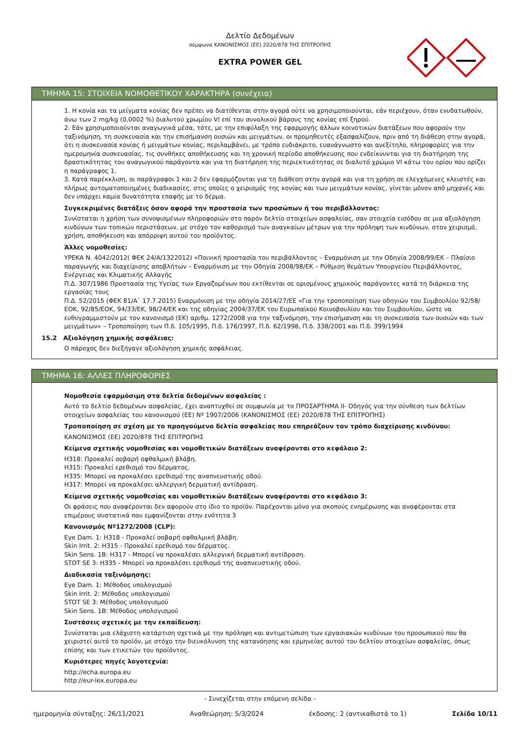Δελτίο Δεδομένων
σύμφωνα ΚΑΝΟΝΙΣΜΟΣ (ΕΕ) 2020/878 ΤΗΣ ΕΠΙΤΡΟΠΗΣ
EXTRA POWER GEL
ΤΜΗΜΑ 15: ΣΤΟΙΧΕΙΑ ΝΟΜΟΘΕΤΙΚΟΥ ΧΑΡΑΚΤΗΡΑ (συνέχεια)
1. Η κονία και τα μείγματα κονίας δεν πρέπει να διατίθενται στην αγορά ούτε να χρησιμοποιούνται, εάν περιέχουν, όταν ενυδατωθούν, άνω των 2 mg/kg (0,0002 %) διαλυτού χρωμίου VI επί του συνολικού βάρους της κονίας επί ξηρού.
2. Εάν χρησιμοποιούνται αναγωγικά μέσα, τότε, με την επιφύλαξη της εφαρμογής άλλων κοινοτικών διατάξεων που αφορούν την ταξινόμηση, τη συσκευασία και την επισήμανση ουσιών και μειγμάτων, οι προμηθευτές εξασφαλίζουν, πριν από τη διάθεση στην αγορά, ότι η συσκευασία κονίας ή μειγμάτων κονίας, περιλαμβάνει, με τρόπο ευδιάκριτο, ευανάγνωστο και ανεξίτηλο, πληροφορίες για την ημερομηνία συσκευασίας, τις συνθήκες αποθήκευσης και τη χρονική περίοδο αποθήκευσης που ενδείκνυνται για τη διατήρηση της δραστικότητας του αναγωγικού παράγοντα και για τη διατήρηση της περιεκτικότητας σε διαλυτό χρώμιο VI κάτω του ορίου που ορίζει η παράγραφος 1.
3. Κατά παρέκκλιση, οι παράγραφοι 1 και 2 δεν εφαρμόζονται για τη διάθεση στην αγορά και για τη χρήση σε ελεγχόμενες κλειστές και πλήρως αυτοματοποιημένες διαδικασίες, στις οποίες ο χειρισμός της κονίας και των μειγμάτων κονίας, γίνεται μόνον από μηχανές και δεν υπάρχει καμία δυνατότητα επαφής με το δέρμα.
Συγκεκριμένες διατάξεις όσον αφορά την προστασία των προσώπων ή του περιβάλλοντος:
Συνίσταται η χρήση των συνοψισμένων πληροφοριών στο παρόν δελτίο στοιχείων ασφαλείας, σαν στοιχεία εισόδου σε μια αξιολόγηση κινδύνων των τοπικών περιστάσεων, με στόχο τον καθορισμό των αναγκαίων μέτρων για την πρόληψη των κινδύνων, στον χειρισμό, χρήση, αποθήκευση και απόρριψη αυτού του προϊόντος.
Άλλες νομοθεσίες:
ΥΡΕΚΑ Ν. 4042/2012( ΦΕΚ 24/Α/1322012) «Ποινική προστασία του περιβάλλοντος – Εναρμόνιση με την Οδηγία 2008/99/ΕΚ – Πλαίσιο παραγωγής και διαχείρισης αποβλήτων – Εναρμόνιση με την Οδηγία 2008/98/ΕΚ – Ρύθμιση θεμάτων Υπουργείου Περιβάλλοντος, Ενέργειας και Κλιματικής Αλλαγής
Π.Δ. 307/1986 Προστασία της Υγείας των Εργαζομένων που εκτίθενται σε ορισμένους χημικούς παράγοντες κατά τη διάρκεια της εργασίας τους
Π.Δ. 52/2015 (ΦΕΚ 81/Α` 17.7.2015) Εναρμόνιση με την οδηγία 2014/27/ΕΕ «Για την τροποποίηση των οδηγιών του Συμβουλίου 92/58/ΕΟΚ, 92/85/ΕΟΚ, 94/33/ΕΚ, 98/24/ΕΚ και της οδηγίας 2004/37/ΕΚ του Ευρωπαϊκού Κοινοβουλίου και του Συμβουλίου, ώστε να ευθυγραμμιστούν με τον κανονισμό (ΕΚ) αριθμ. 1272/2008 για την ταξινόμηση, την επισήμανση και τη συσκευασία των ουσιών και των μειγμάτων» – Τροποποίηση των Π.δ. 105/1995, Π.δ. 176/1997, Π.δ. 62/1998, Π.δ. 338/2001 και Π.δ. 399/1994
15.2 Αξιολόγηση χημικής ασφάλειας:
Ο πάροχος δεν διεξήγαγε αξιολόγηση χημικής ασφάλειας.
ΤΜΗΜΑ 16: ΑΛΛΕΣ ΠΛΗΡΟΦΟΡΙΕΣ
Νομοθεσία εφαρμόσιμη στα δελτία δεδομένων ασφαλείας :
Αυτό το δελτίο δεδομένων ασφαλείας, έχει αναπτυχθεί σε συμφωνία με το ΠΡΟΣΑΡΤΗΜΑ II- Οδηγός για την σύνθεση των δελτίων στοιχείων ασφαλείας του κανονισμού (ΕΕ) Nº 1907/2006 (ΚΑΝΟΝΙΣΜΟΣ (ΕΕ) 2020/878 ΤΗΣ ΕΠΙΤΡΟΠΗΣ)
Τροποποίηση σε σχέση με το προηγούμενο δελτίο ασφαλείας που επηρεάζουν τον τρόπο διαχείρισης κινδύνου:
ΚΑΝΟΝΙΣΜΟΣ (ΕΕ) 2020/878 ΤΗΣ ΕΠΙΤΡΟΠΗΣ
Κείμενα σχετικής νομοθεσίας και νομοθετικών διατάξεων αναφέρονται στο κεφάλαιο 2:
H318: Προκαλεί σοβαρή οφθαλμική βλάβη.
H315: Προκαλεί ερεθισμό του δέρματος.
H335: Μπορεί να προκαλέσει ερεθισμό της αναπνευστικής οδού.
H317: Μπορεί να προκαλέσει αλλεργική δερματική αντίδραση.
Κείμενα σχετικής νομοθεσίας και νομοθετικών διατάξεων αναφέρονται στο κεφάλαιο 3:
Οι φράσεις που αναφέρονται δεν αφορούν στο ίδιο το προϊόν. Παρέχονται μόνο για σκοπούς ενημέρωσης και αναφέρονται στα επιμέρους συστατικά που εμφανίζονται στην ενότητα 3
Κανονισμός Nº1272/2008 (CLP):
Eye Dam. 1: H318 - Προκαλεί σοβαρή οφθαλμική βλάβη.
Skin Irrit. 2: H315 - Προκαλεί ερεθισμό του δέρματος.
Skin Sens. 1B: H317 - Μπορεί να προκαλέσει αλλεργική δερματική αντίδραση.
STOT SE 3: H335 - Μπορεί να προκαλέσει ερεθισμό της αναπνευστικής οδού.
Διαδικασία ταξινόμησης:
Eye Dam. 1: Μέθοδος υπολογισμού
Skin Irrit. 2: Μέθοδος υπολογισμού
STOT SE 3: Μέθοδος υπολογισμού
Skin Sens. 1B: Μέθοδος υπολογισμού
Συστάσεις σχετικές με την εκπαίδευση:
Συνίσταται μια ελάχιστη κατάρτιση σχετικά με την πρόληψη και αντιμετώπιση των εργασιακών κινδύνων του προσωπικού που θα χειριστεί αυτό το προϊόν, με στόχο την διευκόλυνση της κατανόησης και ερμηνείας αυτού του δελτίου στοιχείων ασφαλείας, όπως επίσης και των ετικετών του προϊόντος.
Κυριότερες πηγές λογοτεχνία:
http://echa.europa.eu
http://eur-lex.europa.eu
- Συνεχίζεται στην επόμενη σελίδα -
ημερομηνία σύνταξης: 26/11/2021 Αναθεώρηση: 5/3/2024 έκδοσης: 2 (αντικαθιστά το 1) Σελίδα 10/11